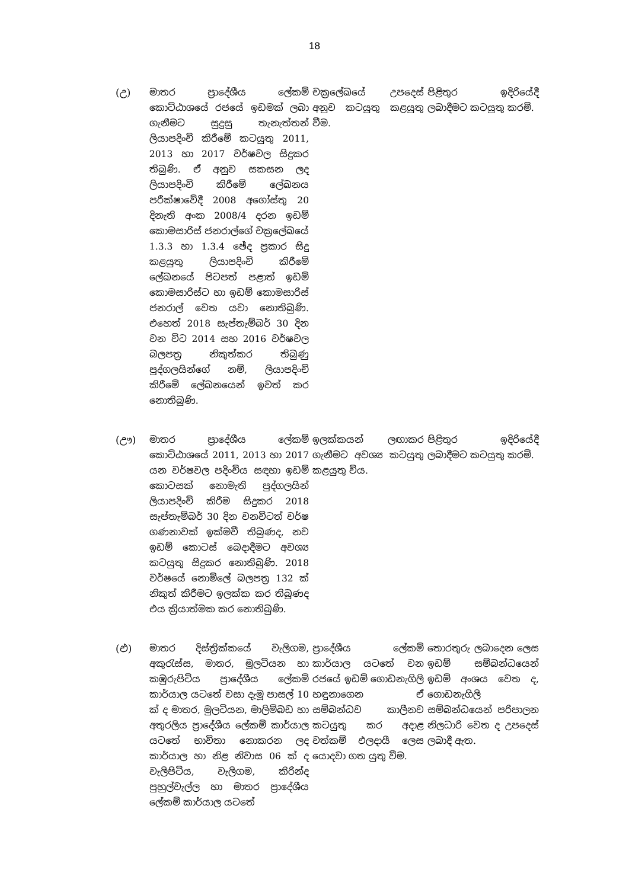18
| (උ) | මාතර ප්‍රාදේශීය ලේකම් කොට්ඨාශයේ රජයේ ඉඩමක් ලබා ගැනීමට සුදුසු තැනැත්තන් ලියාපදිංචි කිරීමේ කටයුතු 2011, 2013 හා 2017 වර්ෂවල සිදුකර තිබුණි. ඒ අනුව සකසන ලද ලියාපදිංචි කිරීමේ ලේඛනය පරීක්ෂාවේදී 2008 අගෝස්තු 20 දිනැති අංක 2008/4 දරන ඉඩම් කොමසාරිස් ජනරාල්ගේ චක්‍රලේඛයේ 1.3.3 හා 1.3.4 ඡේද ප්‍රකාර සිදු කළයුතු ලියාපදිංචි කිරීමේ ලේඛනයේ පිටපත් පළාත් ඉඩම් කොමසාරිස්ට හා ඉඩම් කොමසාරිස් ජනරාල් වෙත යවා නොතිබුණි. එහෙත් 2018 සැප්තැම්බර් 30 දින වන විට 2014 සහ 2016 වර්ෂවල බලපත්‍ර නිකුත්කර තිබුණු පුද්ගලයින්ගේ නම්, ලියාපදිංචි කිරීමේ ලේඛනයෙන් ඉවත් කර නොතිබුණි. | චක්‍රලේඛයේ උපදෙස් අනුව කටයුතු කළයුතු වීම. | පිළිතුර ඉදිරියේදී ලබාදීමට කටයුතු කරමි. |
| (ඌ) | මාතර ප්‍රාදේශීය ලේකම් කොට්ඨාශයේ 2011, 2013 හා 2017 යන වර්ෂවල පදිංචිය සඳහා ඉඩම් කොටසක් නොමැති පුද්ගලයින් ලියාපදිංචි කිරීම සිදුකර 2018 සැප්තැම්බර් 30 දින වනවිටත් වර්ෂ ගණනාවක් ඉක්මවී තිබුණද, නව ඉඩම් කොටස් බෙදාදීමට අවශ්‍ය කටයුතු සිදුකර නොතිබුණි. 2018 වර්ෂයේ නොමිලේ බලපත්‍ර 132 ක් නිකුත් කිරීමට ඉලක්ක කර තිබුණද එය ක්‍රියාත්මක කර නොතිබුණි. | ඉලක්කයන් ලඟාකර ගැනීමට අවශ්‍ය කටයුතු කළයුතු විය. | පිළිතුර ඉදිරියේදී ලබාදීමට කටයුතු කරමි. |
| (එ) | මාතර දිස්ත්‍රික්කයේ වැලිගම, අකුරැස්ස, මාතර, මුලටියන හා කඹුරුපිටිය ප්‍රාදේශීය ලේකම් කාර්යාල යටතේ වසා දැමූ පාසල් 10 ක් ද මාතර, මුලටියන, මාලිම්බඩ හා අතුරලිය ප්‍රාදේශීය ලේකම් කාර්යාල යටතේ භාවිතා නොකරන ලද කාර්යාල හා නිළ නිවාස 06 ක් ද වැලිපිටිය, වැලිගම, කිරින්ද පුහුල්වැල්ල හා මාතර ප්‍රාදේශීය ලේකම් කාර්යාල යටතේ | ප්‍රාදේශීය ලේකම් කාර්යාල යටතේ වන රජයේ ඉඩම් ගොඩනැගිලි හඳුනාගෙන ඒ සම්බන්ධව කාලීනව කටයුතු කර අදාළ වත්කම් ඵලදායී ලෙස යොදවා ගත යුතු වීම. | තොරතුරු ලබාදෙන ලෙස ඉඩම් සම්බන්ධයෙන් ඉඩම් අංශය වෙත ද, ගොඩනැගිලි සම්බන්ධයෙන් පරිපාලන නිලධාරි වෙත ද උපදෙස් ලබාදී ඇත. |